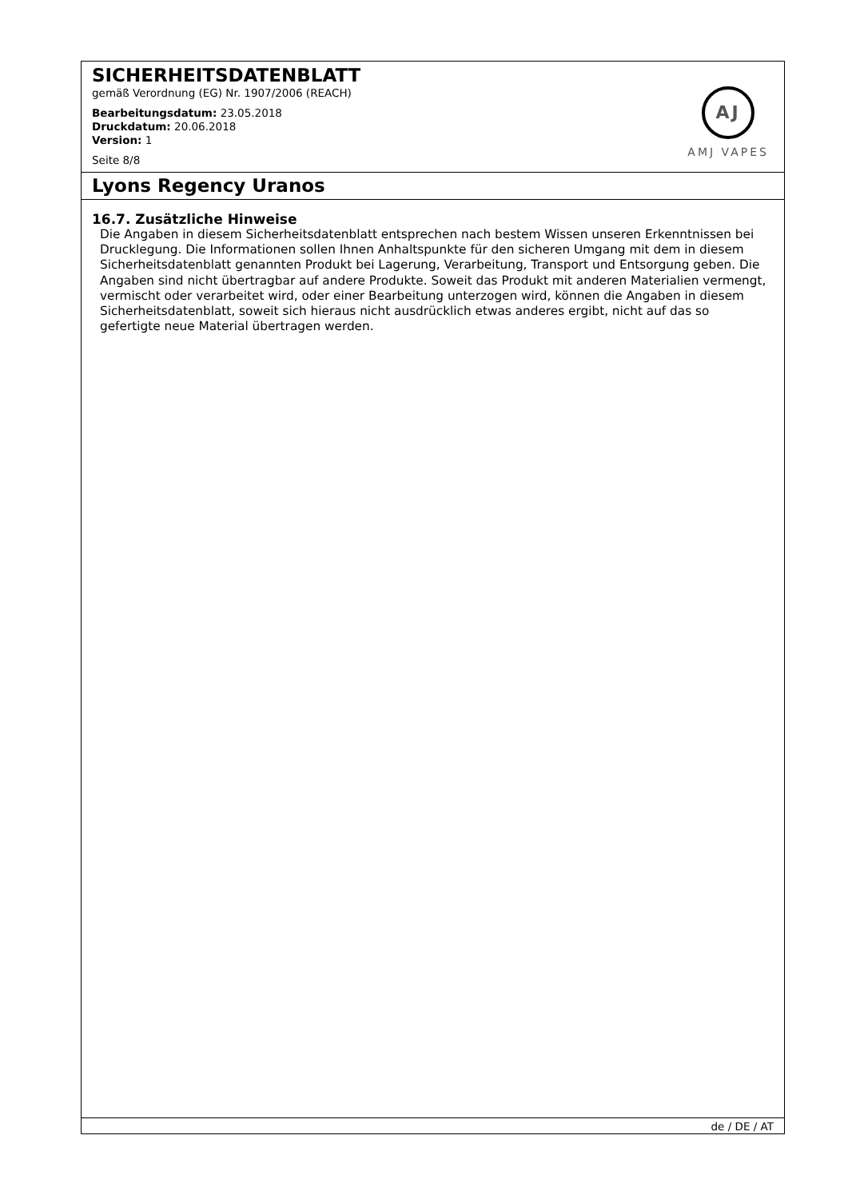SICHERHEITSDATENBLATT
gemäß Verordnung (EG) Nr. 1907/2006 (REACH)
Bearbeitungsdatum: 23.05.2018
Druckdatum: 20.06.2018
Version: 1
Seite 8/8
AJ
AMJ VAPES
Lyons Regency Uranos
16.7. Zusätzliche Hinweise
Die Angaben in diesem Sicherheitsdatenblatt entsprechen nach bestem Wissen unseren Erkenntnissen bei Drucklegung. Die Informationen sollen Ihnen Anhaltspunkte für den sicheren Umgang mit dem in diesem Sicherheitsdatenblatt genannten Produkt bei Lagerung, Verarbeitung, Transport und Entsorgung geben. Die Angaben sind nicht übertragbar auf andere Produkte. Soweit das Produkt mit anderen Materialien vermengt, vermischt oder verarbeitet wird, oder einer Bearbeitung unterzogen wird, können die Angaben in diesem Sicherheitsdatenblatt, soweit sich hieraus nicht ausdrücklich etwas anderes ergibt, nicht auf das so gefertigte neue Material übertragen werden.
de / DE / AT